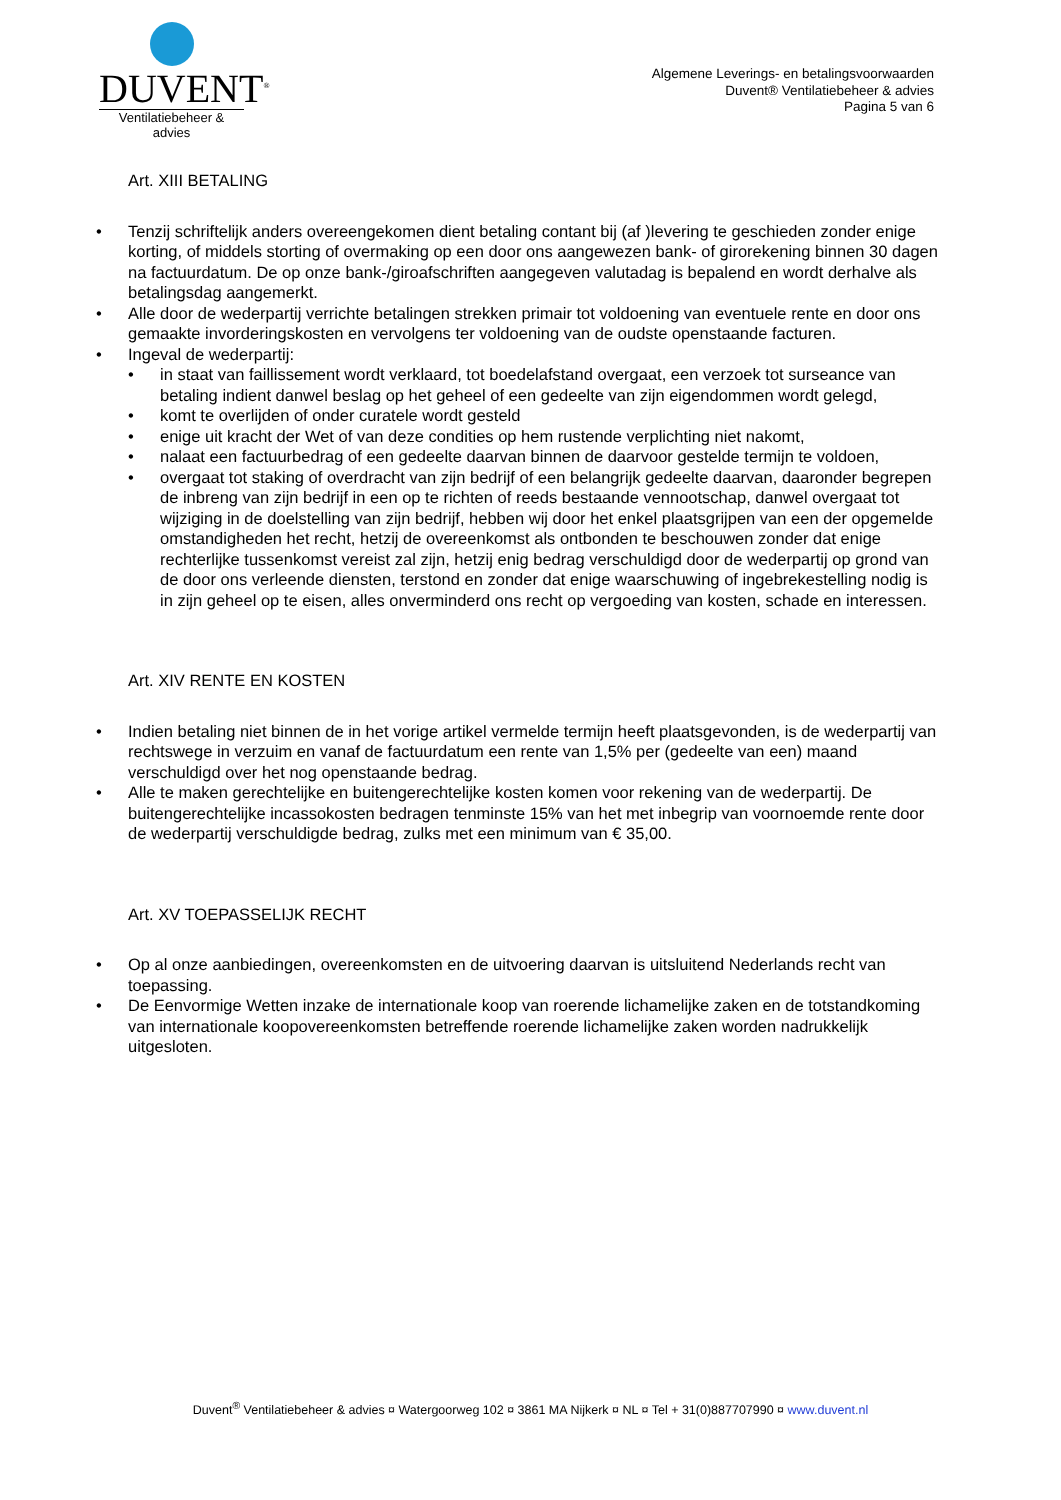DUVENT<sup>®</sup>
Ventilatiebeheer & advies
Algemene Leverings- en betalingsvoorwaarden
Duvent® Ventilatiebeheer & advies
Pagina 5 van 6
Art. XIII BETALING
Tenzij schriftelijk anders overeengekomen dient betaling contant bij (af )levering te geschieden zonder enige korting, of middels storting of overmaking op een door ons aangewezen bank- of girorekening binnen 30 dagen na factuurdatum. De op onze bank-/giroafschriften aangegeven valutadag is bepalend en wordt derhalve als betalingsdag aangemerkt.
Alle door de wederpartij verrichte betalingen strekken primair tot voldoening van eventuele rente en door ons gemaakte invorderingskosten en vervolgens ter voldoening van de oudste openstaande facturen.
Ingeval de wederpartij:
in staat van faillissement wordt verklaard, tot boedelafstand overgaat, een verzoek tot surseance van betaling indient danwel beslag op het geheel of een gedeelte van zijn eigendommen wordt gelegd,
komt te overlijden of onder curatele wordt gesteld
enige uit kracht der Wet of van deze condities op hem rustende verplichting niet nakomt,
nalaat een factuurbedrag of een gedeelte daarvan binnen de daarvoor gestelde termijn te voldoen,
overgaat tot staking of overdracht van zijn bedrijf of een belangrijk gedeelte daarvan, daaronder begrepen de inbreng van zijn bedrijf in een op te richten of reeds bestaande vennootschap, danwel overgaat tot wijziging in de doelstelling van zijn bedrijf, hebben wij door het enkel plaatsgrijpen van een der opgemelde omstandigheden het recht, hetzij de overeenkomst als ontbonden te beschouwen zonder dat enige rechterlijke tussenkomst vereist zal zijn, hetzij enig bedrag verschuldigd door de wederpartij op grond van de door ons verleende diensten, terstond en zonder dat enige waarschuwing of ingebrekestelling nodig is in zijn geheel op te eisen, alles onverminderd ons recht op vergoeding van kosten, schade en interessen.
Art. XIV RENTE EN KOSTEN
Indien betaling niet binnen de in het vorige artikel vermelde termijn heeft plaatsgevonden, is de wederpartij van rechtswege in verzuim en vanaf de factuurdatum een rente van 1,5% per (gedeelte van een) maand verschuldigd over het nog openstaande bedrag.
Alle te maken gerechtelijke en buitengerechtelijke kosten komen voor rekening van de wederpartij. De buitengerechtelijke incassokosten bedragen tenminste 15% van het met inbegrip van voornoemde rente door de wederpartij verschuldigde bedrag, zulks met een minimum van € 35,00.
Art. XV TOEPASSELIJK RECHT
Op al onze aanbiedingen, overeenkomsten en de uitvoering daarvan is uitsluitend Nederlands recht van toepassing.
De Eenvormige Wetten inzake de internationale koop van roerende lichamelijke zaken en de totstandkoming van internationale koopovereenkomsten betreffende roerende lichamelijke zaken worden nadrukkelijk uitgesloten.
Duvent<sup>®</sup> Ventilatiebeheer & advies ¤ Watergoorweg 102 ¤ 3861 MA Nijkerk ¤ NL ¤ Tel + 31(0)887707990 ¤ www.duvent.nl